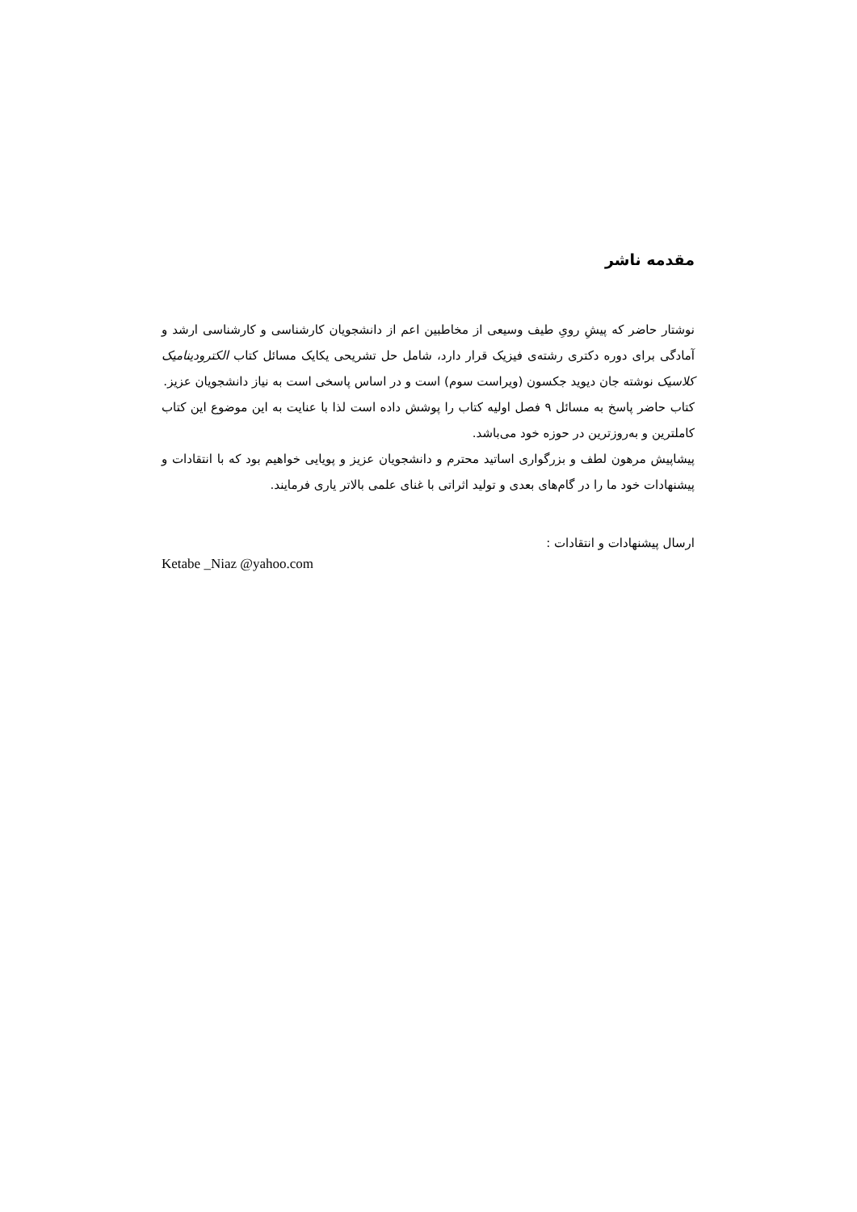مقدمه ناشر
نوشتار حاضر که پیشِ رویِ طیف وسیعی از مخاطبین اعم از دانشجویان کارشناسی و کارشناسی ارشد و آمادگی برای دوره دکتری رشته‌ی فیزیک قرار دارد، شامل حل تشریحی یکایک مسائل کتاب الکترودینامیک کلاسیک نوشته جان دیوید جکسون (ویراست سوم) است و در اساس پاسخی است به نیاز دانشجویان عزیز.
کتاب حاضر پاسخ به مسائل ۹ فصل اولیه کتاب را پوشش داده است لذا با عنایت به این موضوع این کتاب کاملترین و به‌روزترین در حوزه خود می‌باشد.
پیشاپیش مرهون لطف و بزرگواری اساتید محترم و دانشجویان عزیز و پویایی خواهیم بود که با انتقادات و پیشنهادات خود ما را در گام‌های بعدی و تولید اثراتی با غنای علمی بالاتر یاری فرمایند.
ارسال پیشنهادات و انتقادات :
Ketabe _Niaz @yahoo.com